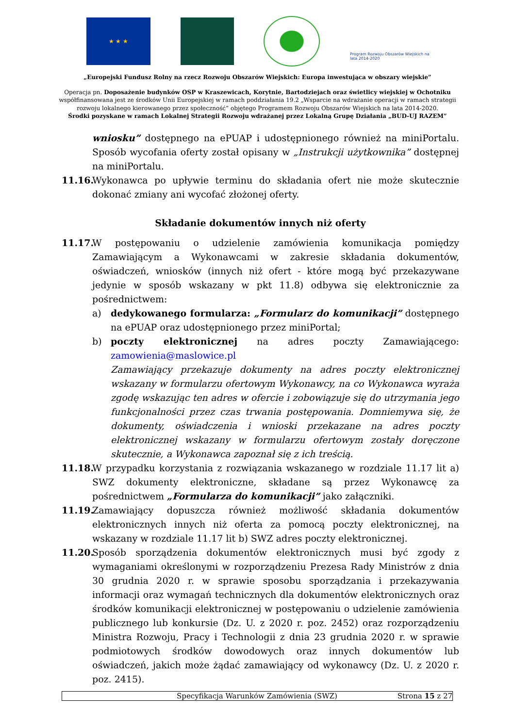★ ★ ★
Program Rozwoju Obszarów Wiejskich na lata 2014-2020
„Europejski Fundusz Rolny na rzecz Rozwoju Obszarów Wiejskich: Europa inwestująca w obszary wiejskie”
Operacja pn. Doposażenie budynków OSP w Kraszewicach, Korytnie, Bartodziejach oraz świetlicy wiejskiej w Ochotniku
współfinansowana jest ze środków Unii Europejskiej w ramach poddziałania 19.2 „Wsparcie na wdrażanie operacji w ramach strategii
rozwoju lokalnego kierowanego przez społeczność” objętego Programem Rozwoju Obszarów Wiejskich na lata 2014-2020.
Środki pozyskane w ramach Lokalnej Strategii Rozwoju wdrażanej przez Lokalną Grupę Działania „BUD-UJ RAZEM”
wniosku” dostępnego na ePUAP i udostępnionego również na miniPortalu. Sposób wycofania oferty został opisany w „Instrukcji użytkownika” dostępnej na miniPortalu.
11.16.
Wykonawca po upływie terminu do składania ofert nie może skutecznie dokonać zmiany ani wycofać złożonej oferty.
Składanie dokumentów innych niż oferty
11.17.
W postępowaniu o udzielenie zamówienia komunikacja pomiędzy Zamawiającym a Wykonawcami w zakresie składania dokumentów, oświadczeń, wniosków (innych niż ofert - które mogą być przekazywane jedynie w sposób wskazany w pkt 11.8) odbywa się elektronicznie za pośrednictwem:
a) dedykowanego formularza: „Formularz do komunikacji” dostępnego na ePUAP oraz udostępnionego przez miniPortal;
b) poczty elektronicznej na adres poczty Zamawiającego: zamowienia@maslowice.pl
Zamawiający przekazuje dokumenty na adres poczty elektronicznej wskazany w formularzu ofertowym Wykonawcy, na co Wykonawca wyraża zgodę wskazując ten adres w ofercie i zobowiązuje się do utrzymania jego funkcjonalności przez czas trwania postępowania. Domniemywa się, że dokumenty, oświadczenia i wnioski przekazane na adres poczty elektronicznej wskazany w formularzu ofertowym zostały doręczone skutecznie, a Wykonawca zapoznał się z ich treścią.
11.18.
W przypadku korzystania z rozwiązania wskazanego w rozdziale 11.17 lit a) SWZ dokumenty elektroniczne, składane są przez Wykonawcę za pośrednictwem „Formularza do komunikacji” jako załączniki.
11.19.
Zamawiający dopuszcza również możliwość składania dokumentów elektronicznych innych niż oferta za pomocą poczty elektronicznej, na wskazany w rozdziale 11.17 lit b) SWZ adres poczty elektronicznej.
11.20.
Sposób sporządzenia dokumentów elektronicznych musi być zgody z wymaganiami określonymi w rozporządzeniu Prezesa Rady Ministrów z dnia 30 grudnia 2020 r. w sprawie sposobu sporządzania i przekazywania informacji oraz wymagań technicznych dla dokumentów elektronicznych oraz środków komunikacji elektronicznej w postępowaniu o udzielenie zamówienia publicznego lub konkursie (Dz. U. z 2020 r. poz. 2452) oraz rozporządzeniu Ministra Rozwoju, Pracy i Technologii z dnia 23 grudnia 2020 r. w sprawie podmiotowych środków dowodowych oraz innych dokumentów lub oświadczeń, jakich może żądać zamawiający od wykonawcy (Dz. U. z 2020 r. poz. 2415).
Specyfikacja Warunków Zamówienia (SWZ) Strona 15 z 27